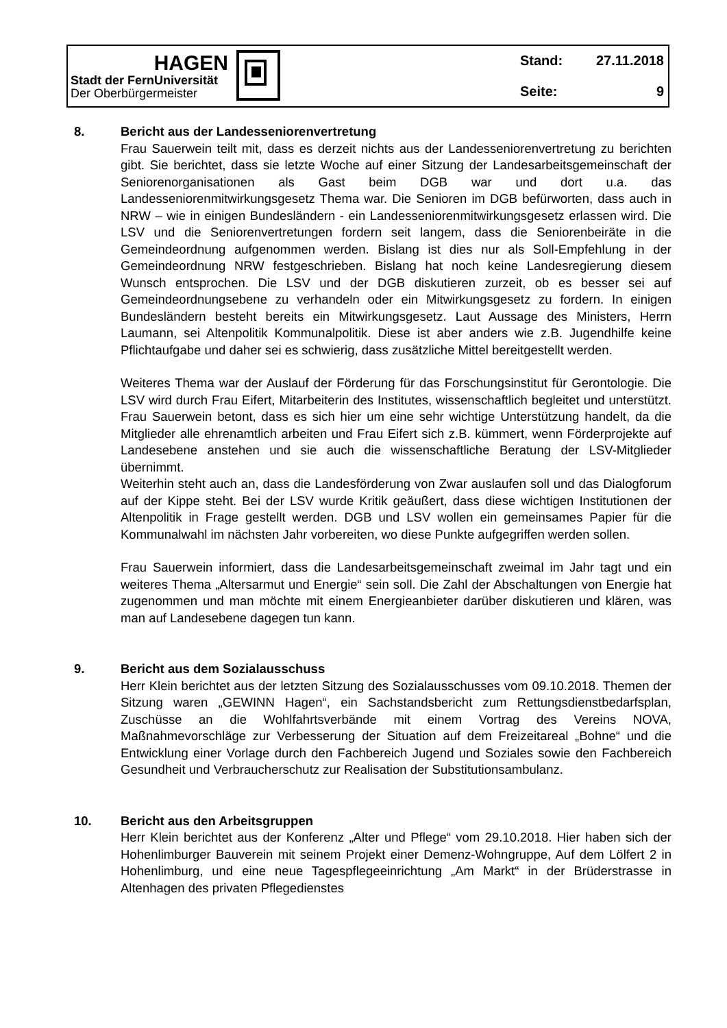HAGEN
Stadt der FernUniversität
Der Oberbürgermeister
Stand: 27.11.2018
Seite: 9
8. Bericht aus der Landesseniorenvertretung
Frau Sauerwein teilt mit, dass es derzeit nichts aus der Landesseniorenvertretung zu berichten gibt. Sie berichtet, dass sie letzte Woche auf einer Sitzung der Landesarbeitsgemeinschaft der Seniorenorganisationen als Gast beim DGB war und dort u.a. das Landesseniorenmitwirkungsgesetz Thema war. Die Senioren im DGB befürworten, dass auch in NRW – wie in einigen Bundesländern - ein Landesseniorenmitwirkungsgesetz erlassen wird. Die LSV und die Seniorenvertretungen fordern seit langem, dass die Seniorenbeiräte in die Gemeindeordnung aufgenommen werden. Bislang ist dies nur als Soll-Empfehlung in der Gemeindeordnung NRW festgeschrieben. Bislang hat noch keine Landesregierung diesem Wunsch entsprochen. Die LSV und der DGB diskutieren zurzeit, ob es besser sei auf Gemeindeordnungsebene zu verhandeln oder ein Mitwirkungsgesetz zu fordern. In einigen Bundesländern besteht bereits ein Mitwirkungsgesetz. Laut Aussage des Ministers, Herrn Laumann, sei Altenpolitik Kommunalpolitik. Diese ist aber anders wie z.B. Jugendhilfe keine Pflichtaufgabe und daher sei es schwierig, dass zusätzliche Mittel bereitgestellt werden.
Weiteres Thema war der Auslauf der Förderung für das Forschungsinstitut für Gerontologie. Die LSV wird durch Frau Eifert, Mitarbeiterin des Institutes, wissenschaftlich begleitet und unterstützt. Frau Sauerwein betont, dass es sich hier um eine sehr wichtige Unterstützung handelt, da die Mitglieder alle ehrenamtlich arbeiten und Frau Eifert sich z.B. kümmert, wenn Förderprojekte auf Landesebene anstehen und sie auch die wissenschaftliche Beratung der LSV-Mitglieder übernimmt.
Weiterhin steht auch an, dass die Landesförderung von Zwar auslaufen soll und das Dialogforum auf der Kippe steht. Bei der LSV wurde Kritik geäußert, dass diese wichtigen Institutionen der Altenpolitik in Frage gestellt werden. DGB und LSV wollen ein gemeinsames Papier für die Kommunalwahl im nächsten Jahr vorbereiten, wo diese Punkte aufgegriffen werden sollen.
Frau Sauerwein informiert, dass die Landesarbeitsgemeinschaft zweimal im Jahr tagt und ein weiteres Thema „Altersarmut und Energie“ sein soll. Die Zahl der Abschaltungen von Energie hat zugenommen und man möchte mit einem Energieanbieter darüber diskutieren und klären, was man auf Landesebene dagegen tun kann.
9. Bericht aus dem Sozialausschuss
Herr Klein berichtet aus der letzten Sitzung des Sozialausschusses vom 09.10.2018. Themen der Sitzung waren „GEWINN Hagen“, ein Sachstandsbericht zum Rettungsdienstbedarfsplan, Zuschüsse an die Wohlfahrtsverbände mit einem Vortrag des Vereins NOVA, Maßnahmevorschläge zur Verbesserung der Situation auf dem Freizeitareal „Bohne“ und die Entwicklung einer Vorlage durch den Fachbereich Jugend und Soziales sowie den Fachbereich Gesundheit und Verbraucherschutz zur Realisation der Substitutionsambulanz.
10. Bericht aus den Arbeitsgruppen
Herr Klein berichtet aus der Konferenz „Alter und Pflege“ vom 29.10.2018. Hier haben sich der Hohenlimburger Bauverein mit seinem Projekt einer Demenz-Wohngruppe, Auf dem Lölfert 2 in Hohenlimburg, und eine neue Tagespflegeeinrichtung „Am Markt“ in der Brüderstrasse in Altenhagen des privaten Pflegedienstes